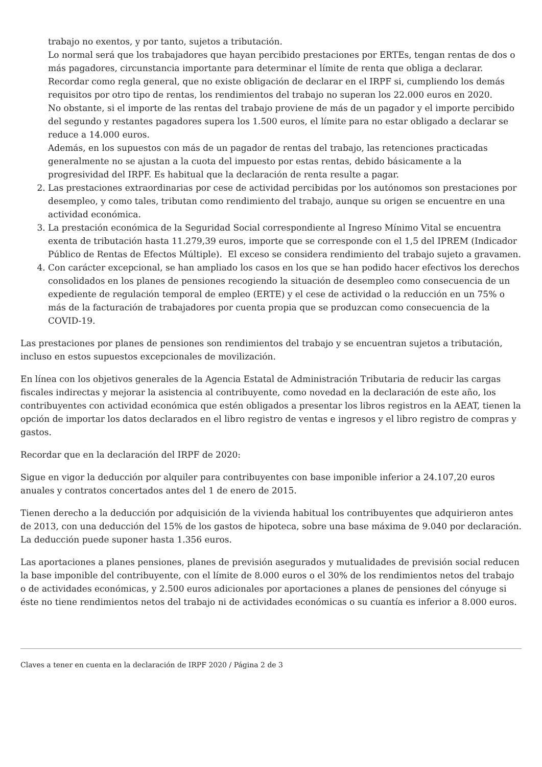trabajo no exentos, y por tanto, sujetos a tributación.
Lo normal será que los trabajadores que hayan percibido prestaciones por ERTEs, tengan rentas de dos o más pagadores, circunstancia importante para determinar el límite de renta que obliga a declarar.
Recordar como regla general, que no existe obligación de declarar en el IRPF si, cumpliendo los demás requisitos por otro tipo de rentas, los rendimientos del trabajo no superan los 22.000 euros en 2020.
No obstante, si el importe de las rentas del trabajo proviene de más de un pagador y el importe percibido del segundo y restantes pagadores supera los 1.500 euros, el límite para no estar obligado a declarar se reduce a 14.000 euros.
Además, en los supuestos con más de un pagador de rentas del trabajo, las retenciones practicadas generalmente no se ajustan a la cuota del impuesto por estas rentas, debido básicamente a la progresividad del IRPF. Es habitual que la declaración de renta resulte a pagar.
2. Las prestaciones extraordinarias por cese de actividad percibidas por los autónomos son prestaciones por desempleo, y como tales, tributan como rendimiento del trabajo, aunque su origen se encuentre en una actividad económica.
3. La prestación económica de la Seguridad Social correspondiente al Ingreso Mínimo Vital se encuentra exenta de tributación hasta 11.279,39 euros, importe que se corresponde con el 1,5 del IPREM (Indicador Público de Rentas de Efectos Múltiple). El exceso se considera rendimiento del trabajo sujeto a gravamen.
4. Con carácter excepcional, se han ampliado los casos en los que se han podido hacer efectivos los derechos consolidados en los planes de pensiones recogiendo la situación de desempleo como consecuencia de un expediente de regulación temporal de empleo (ERTE) y el cese de actividad o la reducción en un 75% o más de la facturación de trabajadores por cuenta propia que se produzcan como consecuencia de la COVID-19.
Las prestaciones por planes de pensiones son rendimientos del trabajo y se encuentran sujetos a tributación, incluso en estos supuestos excepcionales de movilización.
En línea con los objetivos generales de la Agencia Estatal de Administración Tributaria de reducir las cargas fiscales indirectas y mejorar la asistencia al contribuyente, como novedad en la declaración de este año, los contribuyentes con actividad económica que estén obligados a presentar los libros registros en la AEAT, tienen la opción de importar los datos declarados en el libro registro de ventas e ingresos y el libro registro de compras y gastos.
Recordar que en la declaración del IRPF de 2020:
Sigue en vigor la deducción por alquiler para contribuyentes con base imponible inferior a 24.107,20 euros anuales y contratos concertados antes del 1 de enero de 2015.
Tienen derecho a la deducción por adquisición de la vivienda habitual los contribuyentes que adquirieron antes de 2013, con una deducción del 15% de los gastos de hipoteca, sobre una base máxima de 9.040 por declaración. La deducción puede suponer hasta 1.356 euros.
Las aportaciones a planes pensiones, planes de previsión asegurados y mutualidades de previsión social reducen la base imponible del contribuyente, con el límite de 8.000 euros o el 30% de los rendimientos netos del trabajo o de actividades económicas, y 2.500 euros adicionales por aportaciones a planes de pensiones del cónyuge si éste no tiene rendimientos netos del trabajo ni de actividades económicas o su cuantía es inferior a 8.000 euros.
Claves a tener en cuenta en la declaración de IRPF 2020 / Página 2 de 3